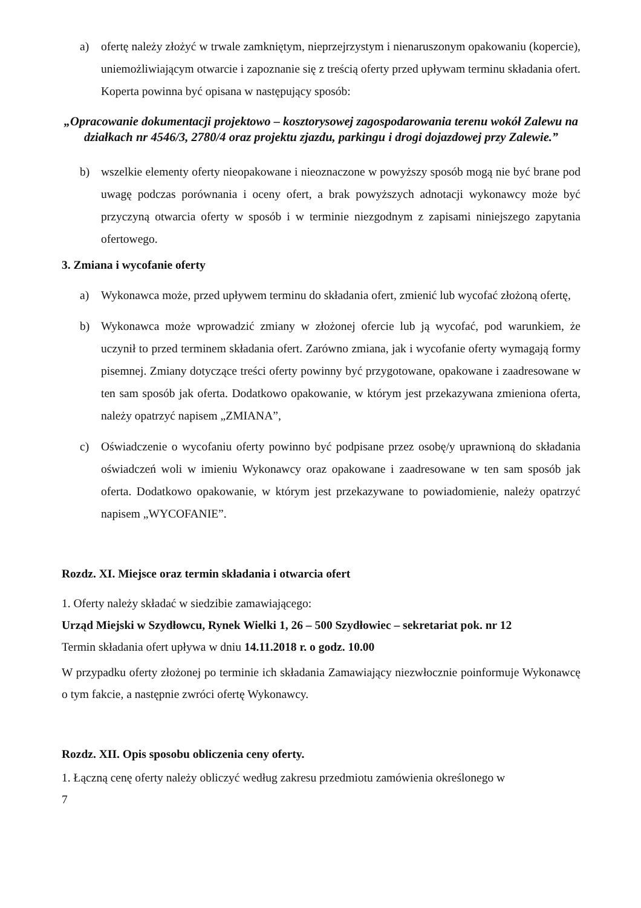a) ofertę należy złożyć w trwale zamkniętym, nieprzejrzystym i nienaruszonym opakowaniu (kopercie), uniemożliwiającym otwarcie i zapoznanie się z treścią oferty przed upływam terminu składania ofert. Koperta powinna być opisana w następujący sposób:
„Opracowanie dokumentacji projektowo – kosztorysowej zagospodarowania terenu wokół Zalewu na działkach nr 4546/3, 2780/4 oraz projektu zjazdu, parkingu i drogi dojazdowej przy Zalewie.”
b) wszelkie elementy oferty nieopakowane i nieoznaczone w powyższy sposób mogą nie być brane pod uwagę podczas porównania i oceny ofert, a brak powyższych adnotacji wykonawcy może być przyczyną otwarcia oferty w sposób i w terminie niezgodnym z zapisami niniejszego zapytania ofertowego.
3. Zmiana i wycofanie oferty
a) Wykonawca może, przed upływem terminu do składania ofert, zmienić lub wycofać złożoną ofertę,
b) Wykonawca może wprowadzić zmiany w złożonej ofercie lub ją wycofać, pod warunkiem, że uczynił to przed terminem składania ofert. Zarówno zmiana, jak i wycofanie oferty wymagają formy pisemnej. Zmiany dotyczące treści oferty powinny być przygotowane, opakowane i zaadresowane w ten sam sposób jak oferta. Dodatkowo opakowanie, w którym jest przekazywana zmieniona oferta, należy opatrzyć napisem „ZMIANA”,
c) Oświadczenie o wycofaniu oferty powinno być podpisane przez osobę/y uprawnioną do składania oświadczeń woli w imieniu Wykonawcy oraz opakowane i zaadresowane w ten sam sposób jak oferta. Dodatkowo opakowanie, w którym jest przekazywane to powiadomienie, należy opatrzyć napisem „WYCOFANIE”.
Rozdz. XI. Miejsce oraz termin składania i otwarcia ofert
1. Oferty należy składać w siedzibie zamawiającego:
Urząd Miejski w Szydłowcu, Rynek Wielki 1, 26 – 500 Szydłowiec – sekretariat pok. nr 12
Termin składania ofert upływa w dniu 14.11.2018 r. o godz. 10.00
W przypadku oferty złożonej po terminie ich składania Zamawiający niezwłocznie poinformuje Wykonawcę o tym fakcie, a następnie zwróci ofertę Wykonawcy.
Rozdz. XII. Opis sposobu obliczenia ceny oferty.
1. Łączną cenę oferty należy obliczyć według zakresu przedmiotu zamówienia określonego w
7